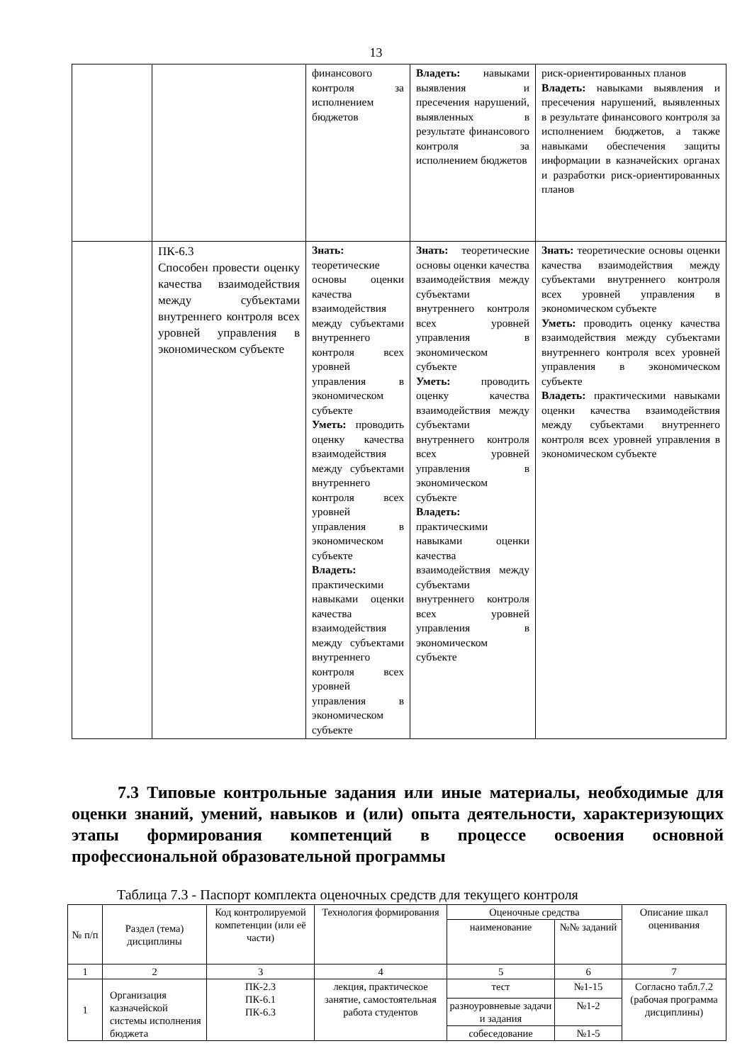13
| | | финансового контроля за исполнением бюджетов | Владеть: навыками выявления и пресечения нарушений, выявленных в результате финансового контроля за исполнением бюджетов | риск-ориентированных планов Владеть: навыками выявления и пресечения нарушений, выявленных в результате финансового контроля за исполнением бюджетов, а также навыками обеспечения защиты информации в казначейских органах и разработки риск-ориентированных планов |
| | ПК-6.3 Способен провести оценку качества взаимодействия между субъектами внутреннего контроля всех уровней управления в экономическом субъекте | Знать: теоретические основы оценки качества взаимодействия между субъектами внутреннего контроля всех уровней управления в экономическом субъекте Уметь: проводить оценку качества взаимодействия между субъектами внутреннего контроля всех уровней управления в экономическом субъекте Владеть: практическими навыками оценки качества взаимодействия между субъектами внутреннего контроля всех уровней управления в экономическом субъекте | Знать: теоретические основы оценки качества взаимодействия между субъектами внутреннего контроля всех уровней управления в экономическом субъекте Уметь: проводить оценку качества взаимодействия между субъектами внутреннего контроля всех уровней управления в экономическом субъекте Владеть: практическими навыками оценки качества взаимодействия между субъектами внутреннего контроля всех уровней управления в экономическом субъекте | Знать: теоретические основы оценки качества взаимодействия между субъектами внутреннего контроля всех уровней управления в экономическом субъекте Уметь: проводить оценку качества взаимодействия между субъектами внутреннего контроля всех уровней управления в экономическом субъекте Владеть: практическими навыками оценки качества взаимодействия между субъектами внутреннего контроля всех уровней управления в экономическом субъекте |
7.3 Типовые контрольные задания или иные материалы, необходимые для оценки знаний, умений, навыков и (или) опыта деятельности, характеризующих этапы формирования компетенций в процессе освоения основной профессиональной образовательной программы
Таблица 7.3 - Паспорт комплекта оценочных средств для текущего контроля
| № п/п | Раздел (тема) дисциплины | Код контролируемой компетенции (или её части) | Технология формирования | Оценочные средства | | Описание шкал оценивания |
| --- | --- | --- | --- | --- | --- | --- |
| | | | | наименование | №№ заданий | |
| 1 | 2 | 3 | 4 | 5 | 6 | 7 |
| 1 | Организация казначейской системы исполнения бюджета | ПК-2.3 ПК-6.1 ПК-6.3 | лекция, практическое занятие, самостоятельная работа студентов | тест | №1-15 | Согласно табл.7.2 (рабочая программа дисциплины) |
| | | | | разноуровневые задачи и задания | №1-2 | |
| | | | | собеседование | №1-5 | |